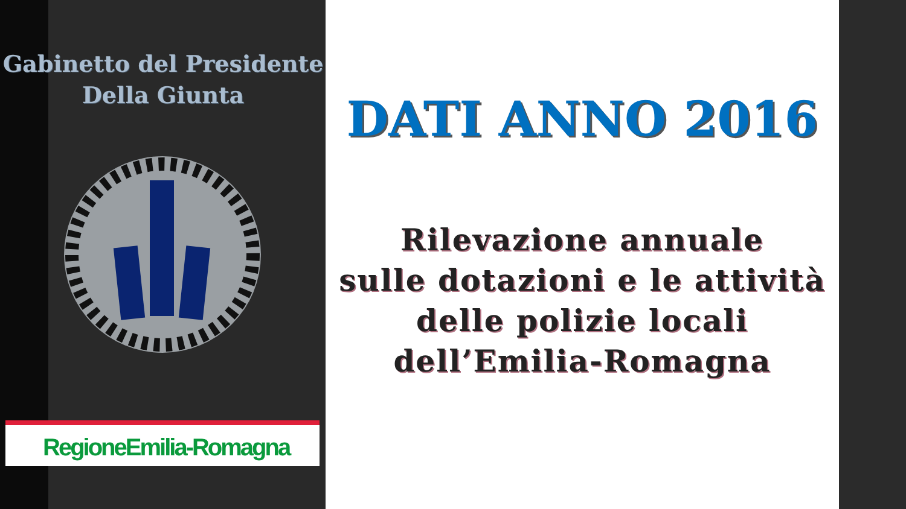Gabinetto del Presidente
Della Giunta
RegioneEmilia-Romagna
DATI ANNO 2016
Rilevazione annuale
sulle dotazioni e le attività
delle polizie locali
dell’Emilia-Romagna